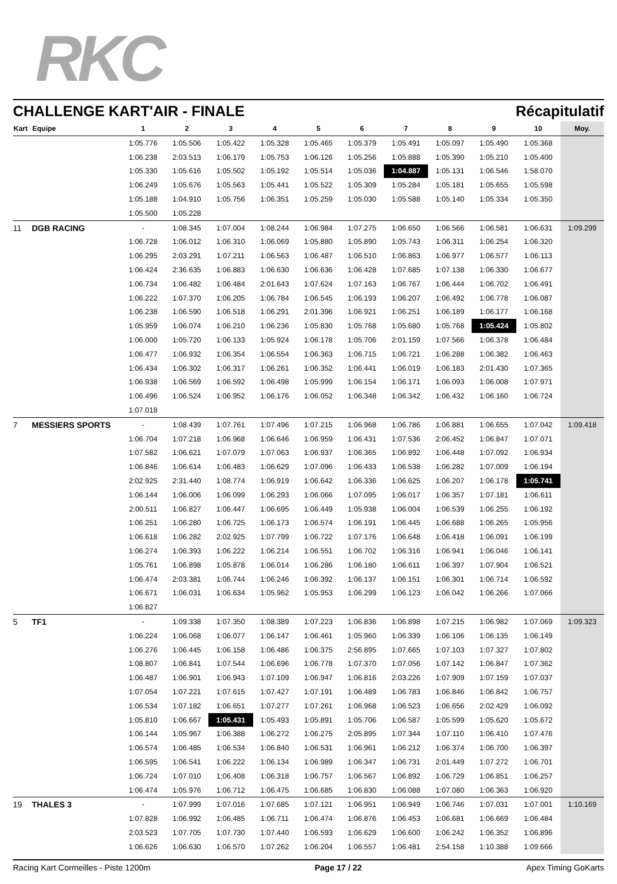RKC
CHALLENGE KART'AIR - FINALE Récapitulatif
| Kart | Equipe | 1 | 2 | 3 | 4 | 5 | 6 | 7 | 8 | 9 | 10 | Moy. |
| --- | --- | --- | --- | --- | --- | --- | --- | --- | --- | --- | --- | --- |
| | | 1:05.776 | 1:05.506 | 1:05.422 | 1:05.328 | 1:05.465 | 1:05.379 | 1:05.491 | 1:05.097 | 1:05.490 | 1:05.368 | |
| | | 1:06.238 | 2:03.513 | 1:06.179 | 1:05.753 | 1:06.126 | 1:05.256 | 1:05.888 | 1:05.390 | 1:05.210 | 1:05.400 | |
| | | 1:05.330 | 1:05.616 | 1:05.502 | 1:05.192 | 1:05.514 | 1:05.036 | 1:04.887 | 1:05.131 | 1:06.546 | 1:58.070 | |
| | | 1:06.249 | 1:05.676 | 1:05.563 | 1:05.441 | 1:05.522 | 1:05.309 | 1:05.284 | 1:05.181 | 1:05.655 | 1:05.598 | |
| | | 1:05.188 | 1:04.910 | 1:05.756 | 1:06.351 | 1:05.259 | 1:05.030 | 1:05.588 | 1:05.140 | 1:05.334 | 1:05.350 | |
| | | 1:05.500 | 1:05.228 | | | | | | | | | |
| 11 | DGB RACING | - | 1:08.345 | 1:07.004 | 1:08.244 | 1:06.984 | 1:07.275 | 1:06.650 | 1:06.566 | 1:06.581 | 1:06.631 | 1:09.299 |
| | | 1:06.728 | 1:06.012 | 1:06.310 | 1:06.069 | 1:05.880 | 1:05.890 | 1:05.743 | 1:06.311 | 1:06.254 | 1:06.320 | |
| | | 1:06.295 | 2:03.291 | 1:07.211 | 1:06.563 | 1:06.487 | 1:06.510 | 1:06.863 | 1:06.977 | 1:06.577 | 1:06.113 | |
| | | 1:06.424 | 2:36.635 | 1:06.883 | 1:06.630 | 1:06.636 | 1:06.428 | 1:07.685 | 1:07.138 | 1:06.330 | 1:06.677 | |
| | | 1:06.734 | 1:06.482 | 1:06.484 | 2:01.643 | 1:07.624 | 1:07.163 | 1:06.767 | 1:06.444 | 1:06.702 | 1:06.491 | |
| | | 1:06.222 | 1:07.370 | 1:06.205 | 1:06.784 | 1:06.545 | 1:06.193 | 1:06.207 | 1:06.492 | 1:06.778 | 1:06.087 | |
| | | 1:06.238 | 1:06.590 | 1:06.518 | 1:06.291 | 2:01.396 | 1:06.921 | 1:06.251 | 1:06.189 | 1:06.177 | 1:06.168 | |
| | | 1:05.959 | 1:06.074 | 1:06.210 | 1:06.236 | 1:05.830 | 1:05.768 | 1:05.680 | 1:05.768 | 1:05.424 | 1:05.802 | |
| | | 1:06.000 | 1:05.720 | 1:06.133 | 1:05.924 | 1:06.178 | 1:05.706 | 2:01.159 | 1:07.566 | 1:06.378 | 1:06.484 | |
| | | 1:06.477 | 1:06.932 | 1:06.354 | 1:06.554 | 1:06.363 | 1:06.715 | 1:06.721 | 1:06.288 | 1:06.382 | 1:06.463 | |
| | | 1:06.434 | 1:06.302 | 1:06.317 | 1:06.261 | 1:06.352 | 1:06.441 | 1:06.019 | 1:06.183 | 2:01.430 | 1:07.365 | |
| | | 1:06.938 | 1:06.569 | 1:06.592 | 1:06.498 | 1:05.999 | 1:06.154 | 1:06.171 | 1:06.093 | 1:06.008 | 1:07.971 | |
| | | 1:06.496 | 1:06.524 | 1:06.952 | 1:06.176 | 1:06.052 | 1:06.348 | 1:06.342 | 1:06.432 | 1:06.160 | 1:06.724 | |
| | | 1:07.018 | | | | | | | | | | |
| 7 | MESSIERS SPORTS | - | 1:08.439 | 1:07.761 | 1:07.496 | 1:07.215 | 1:06.968 | 1:06.786 | 1:06.881 | 1:06.655 | 1:07.042 | 1:09.418 |
| | | 1:06.704 | 1:07.218 | 1:06.968 | 1:06.646 | 1:06.959 | 1:06.431 | 1:07.536 | 2:06.452 | 1:06.847 | 1:07.071 | |
| | | 1:07.582 | 1:06.621 | 1:07.079 | 1:07.063 | 1:06.937 | 1:06.365 | 1:06.892 | 1:06.448 | 1:07.092 | 1:06.934 | |
| | | 1:06.846 | 1:06.614 | 1:06.483 | 1:06.629 | 1:07.096 | 1:06.433 | 1:06.538 | 1:06.282 | 1:07.009 | 1:06.194 | |
| | | 2:02.925 | 2:31.440 | 1:08.774 | 1:06.919 | 1:06.642 | 1:06.336 | 1:06.625 | 1:06.207 | 1:06.178 | 1:05.741 | |
| | | 1:06.144 | 1:06.006 | 1:06.099 | 1:06.293 | 1:06.066 | 1:07.095 | 1:06.017 | 1:06.357 | 1:07.181 | 1:06.611 | |
| | | 2:00.511 | 1:06.827 | 1:06.447 | 1:06.695 | 1:06.449 | 1:05.938 | 1:06.004 | 1:06.539 | 1:06.255 | 1:06.192 | |
| | | 1:06.251 | 1:06.280 | 1:06.725 | 1:06.173 | 1:06.574 | 1:06.191 | 1:06.445 | 1:06.688 | 1:06.265 | 1:05.956 | |
| | | 1:06.618 | 1:06.282 | 2:02.925 | 1:07.799 | 1:06.722 | 1:07.176 | 1:06.648 | 1:06.418 | 1:06.091 | 1:06.199 | |
| | | 1:06.274 | 1:06.393 | 1:06.222 | 1:06.214 | 1:06.551 | 1:06.702 | 1:06.316 | 1:06.941 | 1:06.046 | 1:06.141 | |
| | | 1:05.761 | 1:06.898 | 1:05.878 | 1:06.014 | 1:06.286 | 1:06.180 | 1:06.611 | 1:06.397 | 1:07.904 | 1:06.521 | |
| | | 1:06.474 | 2:03.381 | 1:06.744 | 1:06.246 | 1:06.392 | 1:06.137 | 1:06.151 | 1:06.301 | 1:06.714 | 1:06.592 | |
| | | 1:06.671 | 1:06.031 | 1:06.634 | 1:05.962 | 1:05.953 | 1:06.299 | 1:06.123 | 1:06.042 | 1:06.266 | 1:07.066 | |
| | | 1:06.827 | | | | | | | | | | |
| 5 | TF1 | - | 1:09.338 | 1:07.350 | 1:08.389 | 1:07.223 | 1:06.836 | 1:06.898 | 1:07.215 | 1:06.982 | 1:07.069 | 1:09.323 |
| | | 1:06.224 | 1:06.068 | 1:06.077 | 1:06.147 | 1:06.461 | 1:05.960 | 1:06.339 | 1:06.106 | 1:06.135 | 1:06.149 | |
| | | 1:06.276 | 1:06.445 | 1:06.158 | 1:06.486 | 1:06.375 | 2:56.895 | 1:07.665 | 1:07.103 | 1:07.327 | 1:07.802 | |
| | | 1:08.807 | 1:06.841 | 1:07.544 | 1:06.696 | 1:06.778 | 1:07.370 | 1:07.056 | 1:07.142 | 1:06.847 | 1:07.362 | |
| | | 1:06.487 | 1:06.901 | 1:06.943 | 1:07.109 | 1:06.947 | 1:06.816 | 2:03.226 | 1:07.909 | 1:07.159 | 1:07.037 | |
| | | 1:07.054 | 1:07.221 | 1:07.615 | 1:07.427 | 1:07.191 | 1:06.489 | 1:06.783 | 1:06.846 | 1:06.842 | 1:06.757 | |
| | | 1:06.534 | 1:07.182 | 1:06.651 | 1:07.277 | 1:07.261 | 1:06.968 | 1:06.523 | 1:06.656 | 2:02.429 | 1:06.092 | |
| | | 1:05.810 | 1:06.667 | 1:05.431 | 1:05.493 | 1:05.891 | 1:05.706 | 1:06.587 | 1:05.599 | 1:05.620 | 1:05.672 | |
| | | 1:06.144 | 1:05.967 | 1:06.388 | 1:06.272 | 1:06.275 | 2:05.895 | 1:07.344 | 1:07.110 | 1:06.410 | 1:07.476 | |
| | | 1:06.574 | 1:06.485 | 1:06.534 | 1:06.840 | 1:06.531 | 1:06.961 | 1:06.212 | 1:06.374 | 1:06.700 | 1:06.397 | |
| | | 1:06.595 | 1:06.541 | 1:06.222 | 1:06.134 | 1:06.989 | 1:06.347 | 1:06.731 | 2:01.449 | 1:07.272 | 1:06.701 | |
| | | 1:06.724 | 1:07.010 | 1:06.408 | 1:06.318 | 1:06.757 | 1:06.567 | 1:06.892 | 1:06.729 | 1:06.851 | 1:06.257 | |
| | | 1:06.474 | 1:05.976 | 1:06.712 | 1:06.475 | 1:06.685 | 1:06.830 | 1:06.088 | 1:07.080 | 1:06.363 | 1:06.920 | |
| 19 | THALES 3 | - | 1:07.999 | 1:07.016 | 1:07.685 | 1:07.121 | 1:06.951 | 1:06.949 | 1:06.746 | 1:07.031 | 1:07.001 | 1:10.169 |
| | | 1:07.828 | 1:06.992 | 1:06.485 | 1:06.711 | 1:06.474 | 1:06.876 | 1:06.453 | 1:06.681 | 1:06.669 | 1:06.484 | |
| | | 2:03.523 | 1:07.705 | 1:07.730 | 1:07.440 | 1:06.593 | 1:06.629 | 1:06.600 | 1:06.242 | 1:06.352 | 1:06.896 | |
| | | 1:06.626 | 1:06.630 | 1:06.570 | 1:07.262 | 1:06.204 | 1:06.557 | 1:06.481 | 2:54.158 | 1:10.388 | 1:09.666 | |
Racing Kart Cormeilles - Piste 1200m Page 17 / 22 Apex Timing GoKarts